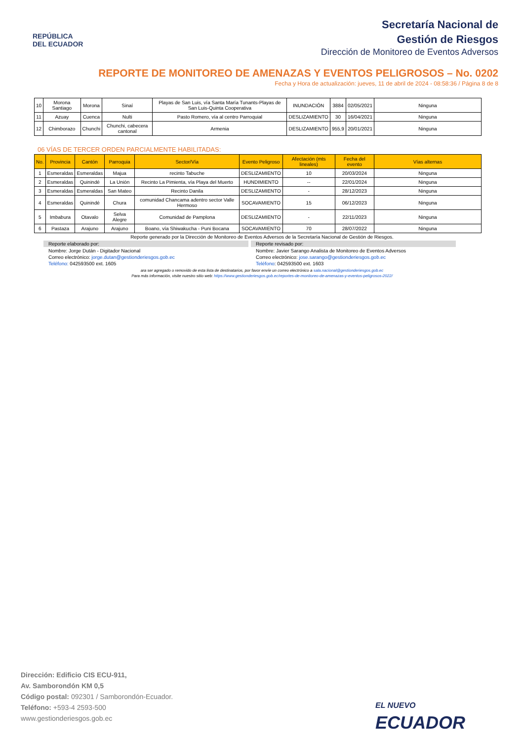REPÚBLICA
DEL ECUADOR
Secretaría Nacional de
Gestión de Riesgos
Dirección de Monitoreo de Eventos Adversos
REPORTE DE MONITOREO DE AMENAZAS Y EVENTOS PELIGROSOS – No. 0202
Fecha y Hora de actualización: jueves, 11 de abril de 2024 - 08:58:36 / Página 8 de 8
| 10 | Morona Santiago | Morona | Sinaí | Playas de San Luis, vía Santa María Tunants-Playas de San Luis-Quinta Cooperativa | INUNDACIÓN | 3884 | 02/05/2021 | Ninguna |
| 11 | Azuay | Cuenca | Nulti | Pasto Romero, vía al centro Parroquial | DESLIZAMIENTO | 30 | 16/04/2021 | Ninguna |
| 12 | Chimborazo | Chunchi | Chunchi, cabecera cantonal | Armenia | DESLIZAMIENTO | 955,9 | 20/01/2021 | Ninguna |
06 VÍAS DE TERCER ORDEN PARCIALMENTE HABILITADAS:
| No. | Provincia | Cantón | Parroquia | Sector/Vía | Evento Peligroso | Afectación (mts lineales) | Fecha del evento | Vías alternas |
| --- | --- | --- | --- | --- | --- | --- | --- | --- |
| 1 | Esmeraldas | Esmeraldas | Majua | recinto Tabuche | DESLIZAMIENTO | 10 | 20/03/2024 | Ninguna |
| 2 | Esmeraldas | Quinindé | La Unión | Recinto La Pimienta, vía Playa del Muerto | HUNDIMIENTO | -- | 22/01/2024 | Ninguna |
| 3 | Esmeraldas | Esmeraldas | San Mateo | Recinto Danila | DESLIZAMIENTO | - | 28/12/2023 | Ninguna |
| 4 | Esmeraldas | Quinindé | Chura | comunidad Chancama adentro sector Valle Hermoso | SOCAVAMIENTO | 15 | 06/12/2023 | Ninguna |
| 5 | Imbabura | Otavalo | Selva Alegre | Comunidad de Pamplona | DESLIZAMIENTO | - | 22/11/2023 | Ninguna |
| 6 | Pastaza | Arajuno | Arajuno | Boano, vía Shiwakucha - Puni Bocana | SOCAVAMIENTO | 70 | 28/07/2022 | Ninguna |
Reporte generado por la Dirección de Monitoreo de Eventos Adversos de la Secretaría Nacional de Gestión de Riesgos.
Reporte elaborado por:
Nombre: Jorge Dután - Digitador Nacional
Correo electrónico: jorge.dutan@gestionderiesgos.gob.ec
Teléfono: 042593500 ext. 1605
Reporte revisado por:
Nombre: Javier Sarango Analista de Monitoreo de Eventos Adversos
Correo electrónico: jose.sarango@gestionderiesgos.gob.ec
Teléfono: 042593500 ext. 1603
ara ser agregado o removido de esta lista de destinatarios, por favor envíe un correo electrónico a sala.nacional@gestionderiesgos.gob.ec
Para más información, visite nuestro sitio web: https://www.gestionderiesgos.gob.ec/reportes-de-monitoreo-de-amenazas-y-eventos-peligrosos-2022/
Dirección: Edificio CIS ECU-911,
Av. Samborondón KM 0,5
Código postal: 092301 / Samborondón-Ecuador.
Teléfono: +593-4 2593-500
www.gestionderiesgos.gob.ec
EL NUEVO
ECUADOR